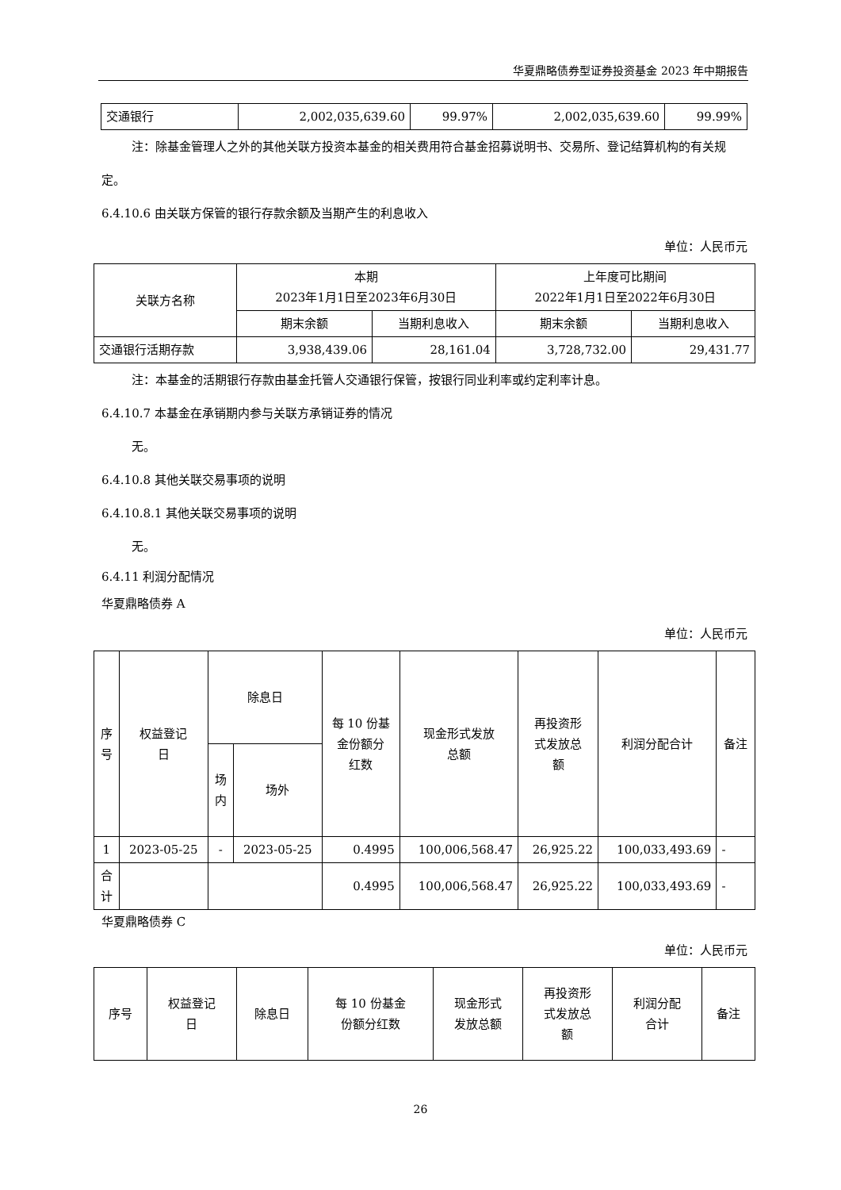华夏鼎略债券型证券投资基金 2023 年中期报告
| 交通银行 | 2,002,035,639.60 | 99.97% | 2,002,035,639.60 | 99.99% |
注：除基金管理人之外的其他关联方投资本基金的相关费用符合基金招募说明书、交易所、登记结算机构的有关规定。
6.4.10.6 由关联方保管的银行存款余额及当期产生的利息收入
单位：人民币元
| 关联方名称 | 本期 2023年1月1日至2023年6月30日 | | 上年度可比期间 2022年1月1日至2022年6月30日 | |
| --- | --- | --- | --- | --- |
| | 期末余额 | 当期利息收入 | 期末余额 | 当期利息收入 |
| 交通银行活期存款 | 3,938,439.06 | 28,161.04 | 3,728,732.00 | 29,431.77 |
注：本基金的活期银行存款由基金托管人交通银行保管，按银行同业利率或约定利率计息。
6.4.10.7 本基金在承销期内参与关联方承销证券的情况
无。
6.4.10.8 其他关联交易事项的说明
6.4.10.8.1 其他关联交易事项的说明
无。
6.4.11 利润分配情况
华夏鼎略债券 A
单位：人民币元
| 序 号 | 权益登记 日 | 除息日 | | 每 10 份基 金份额分 红数 | 现金形式发放 总额 | 再投资形 式发放总 额 | 利润分配合计 | 备注 |
| --- | --- | --- | --- | --- | --- | --- | --- | --- |
| | | 场 内 | 场外 | | | | | |
| 1 | 2023-05-25 | - | 2023-05-25 | 0.4995 | 100,006,568.47 | 26,925.22 | 100,033,493.69 | - |
| 合 计 | | | | 0.4995 | 100,006,568.47 | 26,925.22 | 100,033,493.69 | - |
华夏鼎略债券 C
单位：人民币元
| 序号 | 权益登记 日 | 除息日 | 每 10 份基金 份额分红数 | 现金形式 发放总额 | 再投资形 式发放总 额 | 利润分配 合计 | 备注 |
| --- | --- | --- | --- | --- | --- | --- | --- |
26